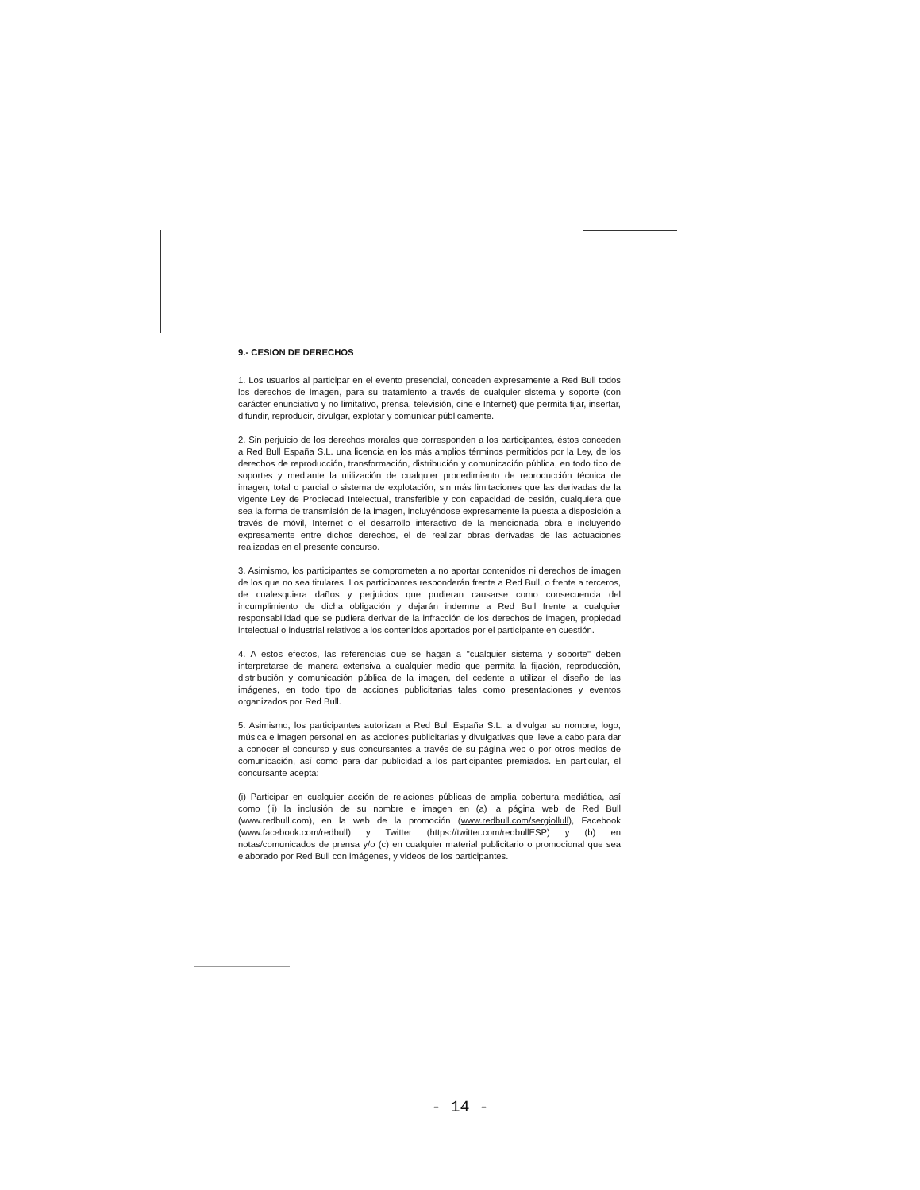9.- CESION DE DERECHOS
1. Los usuarios al participar en el evento presencial, conceden expresamente a Red Bull todos los derechos de imagen, para su tratamiento a través de cualquier sistema y soporte (con carácter enunciativo y no limitativo, prensa, televisión, cine e Internet) que permita fijar, insertar, difundir, reproducir, divulgar, explotar y comunicar públicamente.
2. Sin perjuicio de los derechos morales que corresponden a los participantes, éstos conceden a Red Bull España S.L. una licencia en los más amplios términos permitidos por la Ley, de los derechos de reproducción, transformación, distribución y comunicación pública, en todo tipo de soportes y mediante la utilización de cualquier procedimiento de reproducción técnica de imagen, total o parcial o sistema de explotación, sin más limitaciones que las derivadas de la vigente Ley de Propiedad Intelectual, transferible y con capacidad de cesión, cualquiera que sea la forma de transmisión de la imagen, incluyéndose expresamente la puesta a disposición a través de móvil, Internet o el desarrollo interactivo de la mencionada obra e incluyendo expresamente entre dichos derechos, el de realizar obras derivadas de las actuaciones realizadas en el presente concurso.
3. Asimismo, los participantes se comprometen a no aportar contenidos ni derechos de imagen de los que no sea titulares. Los participantes responderán frente a Red Bull, o frente a terceros, de cualesquiera daños y perjuicios que pudieran causarse como consecuencia del incumplimiento de dicha obligación y dejarán indemne a Red Bull frente a cualquier responsabilidad que se pudiera derivar de la infracción de los derechos de imagen, propiedad intelectual o industrial relativos a los contenidos aportados por el participante en cuestión.
4. A estos efectos, las referencias que se hagan a "cualquier sistema y soporte" deben interpretarse de manera extensiva a cualquier medio que permita la fijación, reproducción, distribución y comunicación pública de la imagen, del cedente a utilizar el diseño de las imágenes, en todo tipo de acciones publicitarias tales como presentaciones y eventos organizados por Red Bull.
5. Asimismo, los participantes autorizan a Red Bull España S.L. a divulgar su nombre, logo, música e imagen personal en las acciones publicitarias y divulgativas que lleve a cabo para dar a conocer el concurso y sus concursantes a través de su página web o por otros medios de comunicación, así como para dar publicidad a los participantes premiados. En particular, el concursante acepta:
(i) Participar en cualquier acción de relaciones públicas de amplia cobertura mediática, así como (ii) la inclusión de su nombre e imagen en (a) la página web de Red Bull (www.redbull.com), en la web de la promoción (www.redbull.com/sergiollull), Facebook (www.facebook.com/redbull) y Twitter (https://twitter.com/redbullESP) y (b) en notas/comunicados de prensa y/o (c) en cualquier material publicitario o promocional que sea elaborado por Red Bull con imágenes, y videos de los participantes.
- 14 -